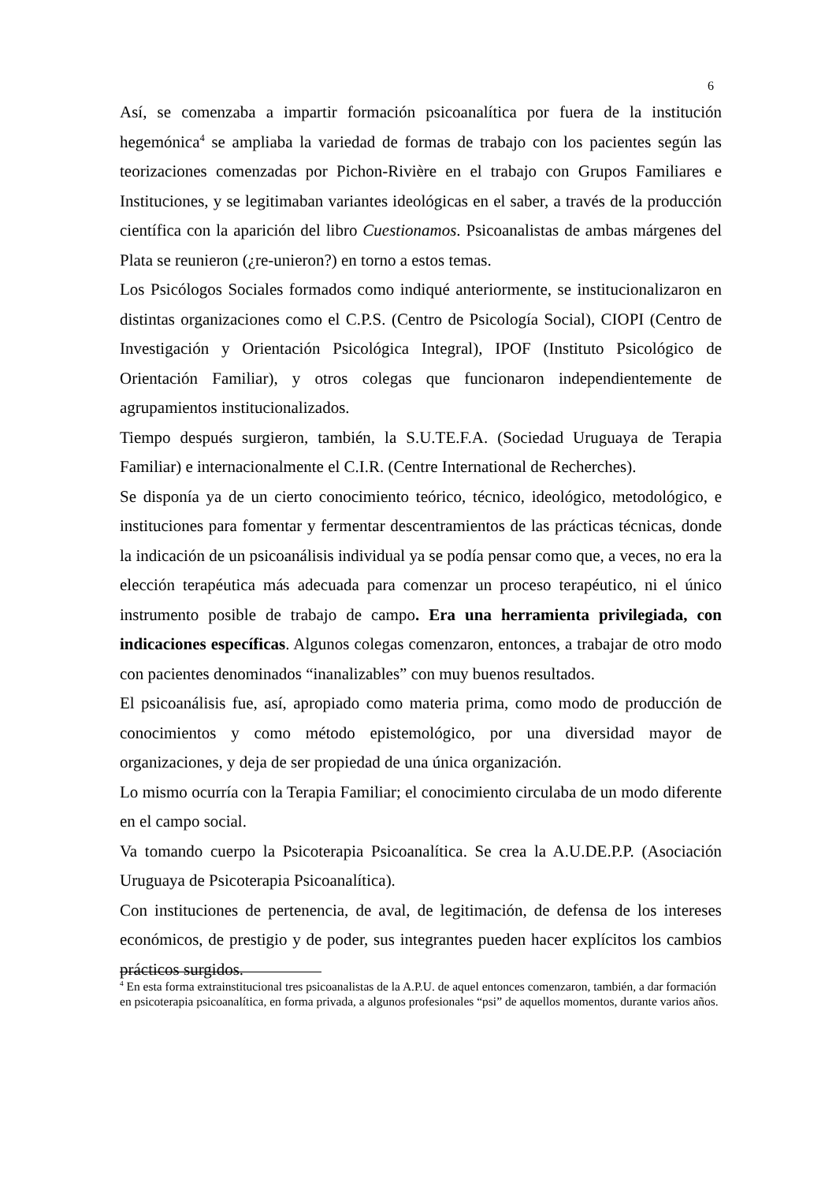6
Así, se comenzaba a impartir formación psicoanalítica por fuera de la institución hegemónica<sup>4</sup> se ampliaba la variedad de formas de trabajo con los pacientes según las teorizaciones comenzadas por Pichon-Rivière en el trabajo con Grupos Familiares e Instituciones, y se legitimaban variantes ideológicas en el saber, a través de la producción científica con la aparición del libro Cuestionamos. Psicoanalistas de ambas márgenes del Plata se reunieron (¿re-unieron?) en torno a estos temas.
Los Psicólogos Sociales formados como indiqué anteriormente, se institucionalizaron en distintas organizaciones como el C.P.S. (Centro de Psicología Social), CIOPI (Centro de Investigación y Orientación Psicológica Integral), IPOF (Instituto Psicológico de Orientación Familiar), y otros colegas que funcionaron independientemente de agrupamientos institucionalizados.
Tiempo después surgieron, también, la S.U.TE.F.A. (Sociedad Uruguaya de Terapia Familiar) e internacionalmente el C.I.R. (Centre International de Recherches).
Se disponía ya de un cierto conocimiento teórico, técnico, ideológico, metodológico, e instituciones para fomentar y fermentar descentramientos de las prácticas técnicas, donde la indicación de un psicoanálisis individual ya se podía pensar como que, a veces, no era la elección terapéutica más adecuada para comenzar un proceso terapéutico, ni el único instrumento posible de trabajo de campo. Era una herramienta privilegiada, con indicaciones específicas. Algunos colegas comenzaron, entonces, a trabajar de otro modo con pacientes denominados “inanalizables” con muy buenos resultados.
El psicoanálisis fue, así, apropiado como materia prima, como modo de producción de conocimientos y como método epistemológico, por una diversidad mayor de organizaciones, y deja de ser propiedad de una única organización.
Lo mismo ocurría con la Terapia Familiar; el conocimiento circulaba de un modo diferente en el campo social.
Va tomando cuerpo la Psicoterapia Psicoanalítica. Se crea la A.U.DE.P.P. (Asociación Uruguaya de Psicoterapia Psicoanalítica).
Con instituciones de pertenencia, de aval, de legitimación, de defensa de los intereses económicos, de prestigio y de poder, sus integrantes pueden hacer explícitos los cambios prácticos surgidos.
<sup>4</sup> En esta forma extrainstitucional tres psicoanalistas de la A.P.U. de aquel entonces comenzaron, también, a dar formación en psicoterapia psicoanalítica, en forma privada, a algunos profesionales “psi” de aquellos momentos, durante varios años.